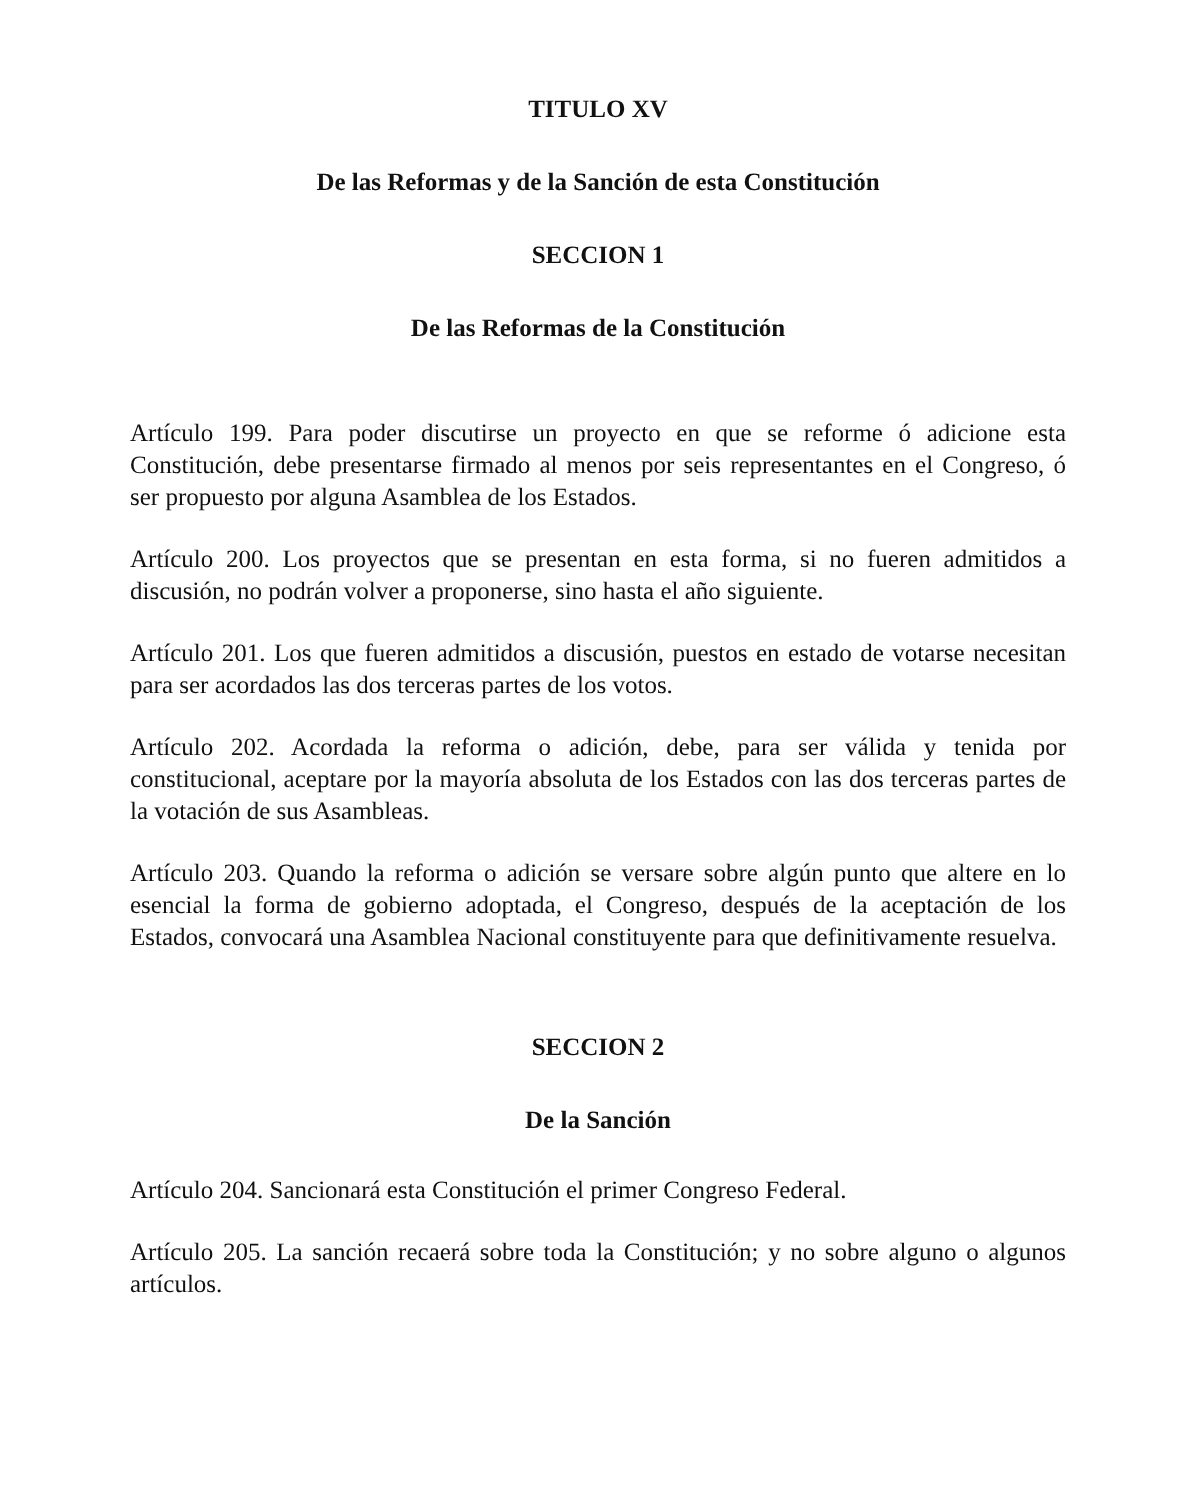TITULO XV
De las Reformas y de la Sanción de esta Constitución
SECCION 1
De las Reformas de la Constitución
Artículo 199. Para poder discutirse un proyecto en que se reforme ó adicione esta Constitución, debe presentarse firmado al menos por seis representantes en el Congreso, ó ser propuesto por alguna Asamblea de los Estados.
Artículo 200. Los proyectos que se presentan en esta forma, si no fueren admitidos a discusión, no podrán volver a proponerse, sino hasta el año siguiente.
Artículo 201. Los que fueren admitidos a discusión, puestos en estado de votarse necesitan para ser acordados las dos terceras partes de los votos.
Artículo 202. Acordada la reforma o adición, debe, para ser válida y tenida por constitucional, aceptare por la mayoría absoluta de los Estados con las dos terceras partes de la votación de sus Asambleas.
Artículo 203. Quando la reforma o adición se versare sobre algún punto que altere en lo esencial la forma de gobierno adoptada, el Congreso, después de la aceptación de los Estados, convocará una Asamblea Nacional constituyente para que definitivamente resuelva.
SECCION 2
De la Sanción
Artículo 204. Sancionará esta Constitución el primer Congreso Federal.
Artículo 205. La sanción recaerá sobre toda la Constitución; y no sobre alguno o algunos artículos.